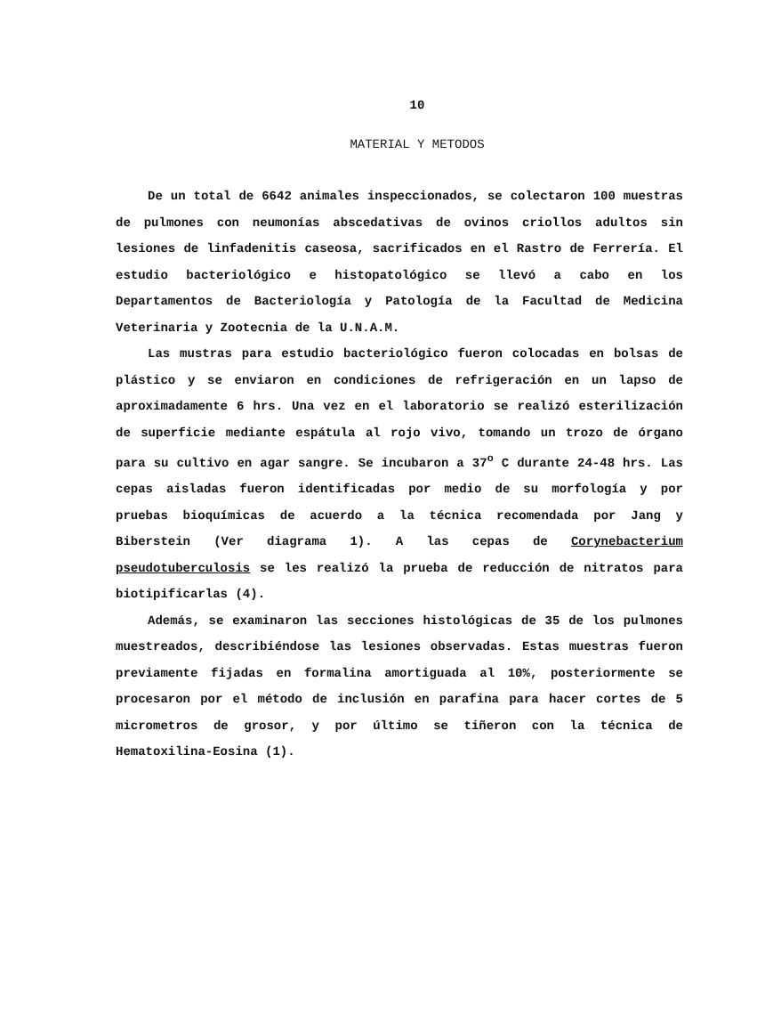10
MATERIAL Y METODOS
De un total de 6642 animales inspeccionados, se colectaron 100 muestras de pulmones con neumonías abscedativas de ovinos criollos adultos sin lesiones de linfadenitis caseosa, sacrificados en el Rastro de Ferrería. El estudio bacteriológico e histopatológico se llevó a cabo en los Departamentos de Bacteriología y Patología de la Facultad de Medicina Veterinaria y Zootecnia de la U.N.A.M.
Las mustras para estudio bacteriológico fueron colocadas en bolsas de plástico y se enviaron en condiciones de refrigeración en un lapso de aproximadamente 6 hrs. Una vez en el laboratorio se realizó esterilización de superficie mediante espátula al rojo vivo, tomando un trozo de órgano para su cultivo en agar sangre. Se incubaron a 37<sup>o</sup> C durante 24-48 hrs. Las cepas aisladas fueron identificadas por medio de su morfología y por pruebas bioquímicas de acuerdo a la técnica recomendada por Jang y Biberstein (Ver diagrama 1). A las cepas de Corynebacterium pseudotuberculosis se les realizó la prueba de reducción de nitratos para biotipificarlas (4).
Además, se examinaron las secciones histológicas de 35 de los pulmones muestreados, describiéndose las lesiones observadas. Estas muestras fueron previamente fijadas en formalina amortiguada al 10%, posteriormente se procesaron por el método de inclusión en parafina para hacer cortes de 5 micrometros de grosor, y por último se tiñeron con la técnica de Hematoxilina-Eosina (1).